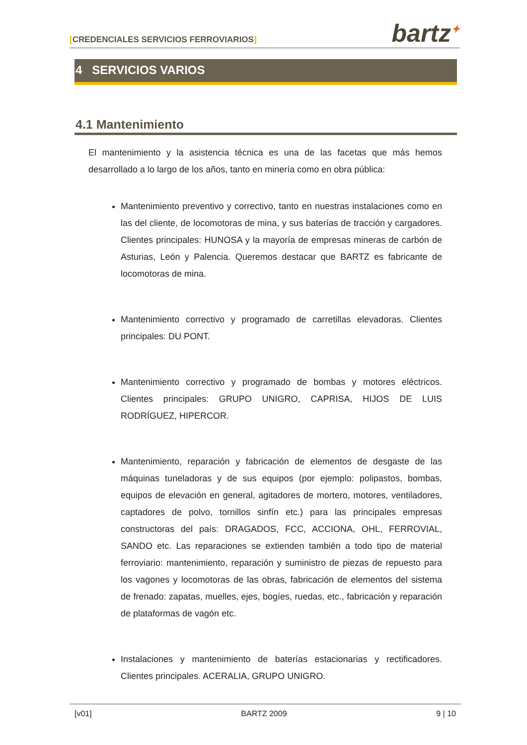[CREDENCIALES SERVICIOS FERROVIARIOS]
bartz<sup>✦</sup>
4 SERVICIOS VARIOS
4.1 Mantenimiento
El mantenimiento y la asistencia técnica es una de las facetas que más hemos desarrollado a lo largo de los años, tanto en minería como en obra pública:
Mantenimiento preventivo y correctivo, tanto en nuestras instalaciones como en las del cliente, de locomotoras de mina, y sus baterías de tracción y cargadores. Clientes principales: HUNOSA y la mayoría de empresas mineras de carbón de Asturias, León y Palencia. Queremos destacar que BARTZ es fabricante de locomotoras de mina.
Mantenimiento correctivo y programado de carretillas elevadoras. Clientes principales: DU PONT.
Mantenimiento correctivo y programado de bombas y motores eléctricos. Clientes principales: GRUPO UNIGRO, CAPRISA, HIJOS DE LUIS RODRÍGUEZ, HIPERCOR.
Mantenimiento, reparación y fabricación de elementos de desgaste de las máquinas tuneladoras y de sus equipos (por ejemplo: polipastos, bombas, equipos de elevación en general, agitadores de mortero, motores, ventiladores, captadores de polvo, tornillos sinfín etc.) para las principales empresas constructoras del país: DRAGADOS, FCC, ACCIONA, OHL, FERROVIAL, SANDO etc. Las reparaciones se extienden también a todo tipo de material ferroviario: mantenimiento, reparación y suministro de piezas de repuesto para los vagones y locomotoras de las obras, fabricación de elementos del sistema de frenado: zapatas, muelles, ejes, bogíes, ruedas, etc., fabricación y reparación de plataformas de vagón etc.
Instalaciones y mantenimiento de baterías estacionarias y rectificadores. Clientes principales. ACERALIA, GRUPO UNIGRO.
[v01] BARTZ 2009 9 | 10